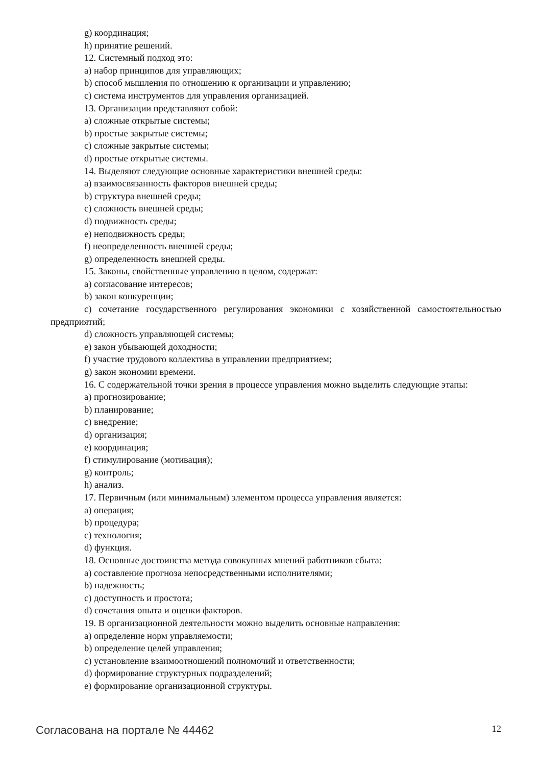g) координация;
h) принятие решений.
12. Системный подход это:
a) набор принципов для управляющих;
b) способ мышления по отношению к организации и управлению;
c) система инструментов для управления организацией.
13. Организации представляют собой:
a) сложные открытые системы;
b) простые закрытые системы;
c) сложные закрытые системы;
d) простые открытые системы.
14. Выделяют следующие основные характеристики внешней среды:
a) взаимосвязанность факторов внешней среды;
b) структура внешней среды;
c) сложность внешней среды;
d) подвижность среды;
e) неподвижность среды;
f) неопределенность внешней среды;
g) определенность внешней среды.
15. Законы, свойственные управлению в целом, содержат:
a) согласование интересов;
b) закон конкуренции;
c) сочетание государственного регулирования экономики с хозяйственной самостоятельностью предприятий;
d) сложность управляющей системы;
e) закон убывающей доходности;
f) участие трудового коллектива в управлении предприятием;
g) закон экономии времени.
16. С содержательной точки зрения в процессе управления можно выделить следующие этапы:
a) прогнозирование;
b) планирование;
c) внедрение;
d) организация;
e) координация;
f) стимулирование (мотивация);
g) контроль;
h) анализ.
17. Первичным (или минимальным) элементом процесса управления является:
a) операция;
b) процедура;
c) технология;
d) функция.
18. Основные достоинства метода совокупных мнений работников сбыта:
a) составление прогноза непосредственными исполнителями;
b) надежность;
c) доступность и простота;
d) сочетания опыта и оценки факторов.
19. В организационной деятельности можно выделить основные направления:
a) определение норм управляемости;
b) определение целей управления;
c) установление взаимоотношений полномочий и ответственности;
d) формирование структурных подразделений;
e) формирование организационной структуры.
Согласована на портале № 44462 12